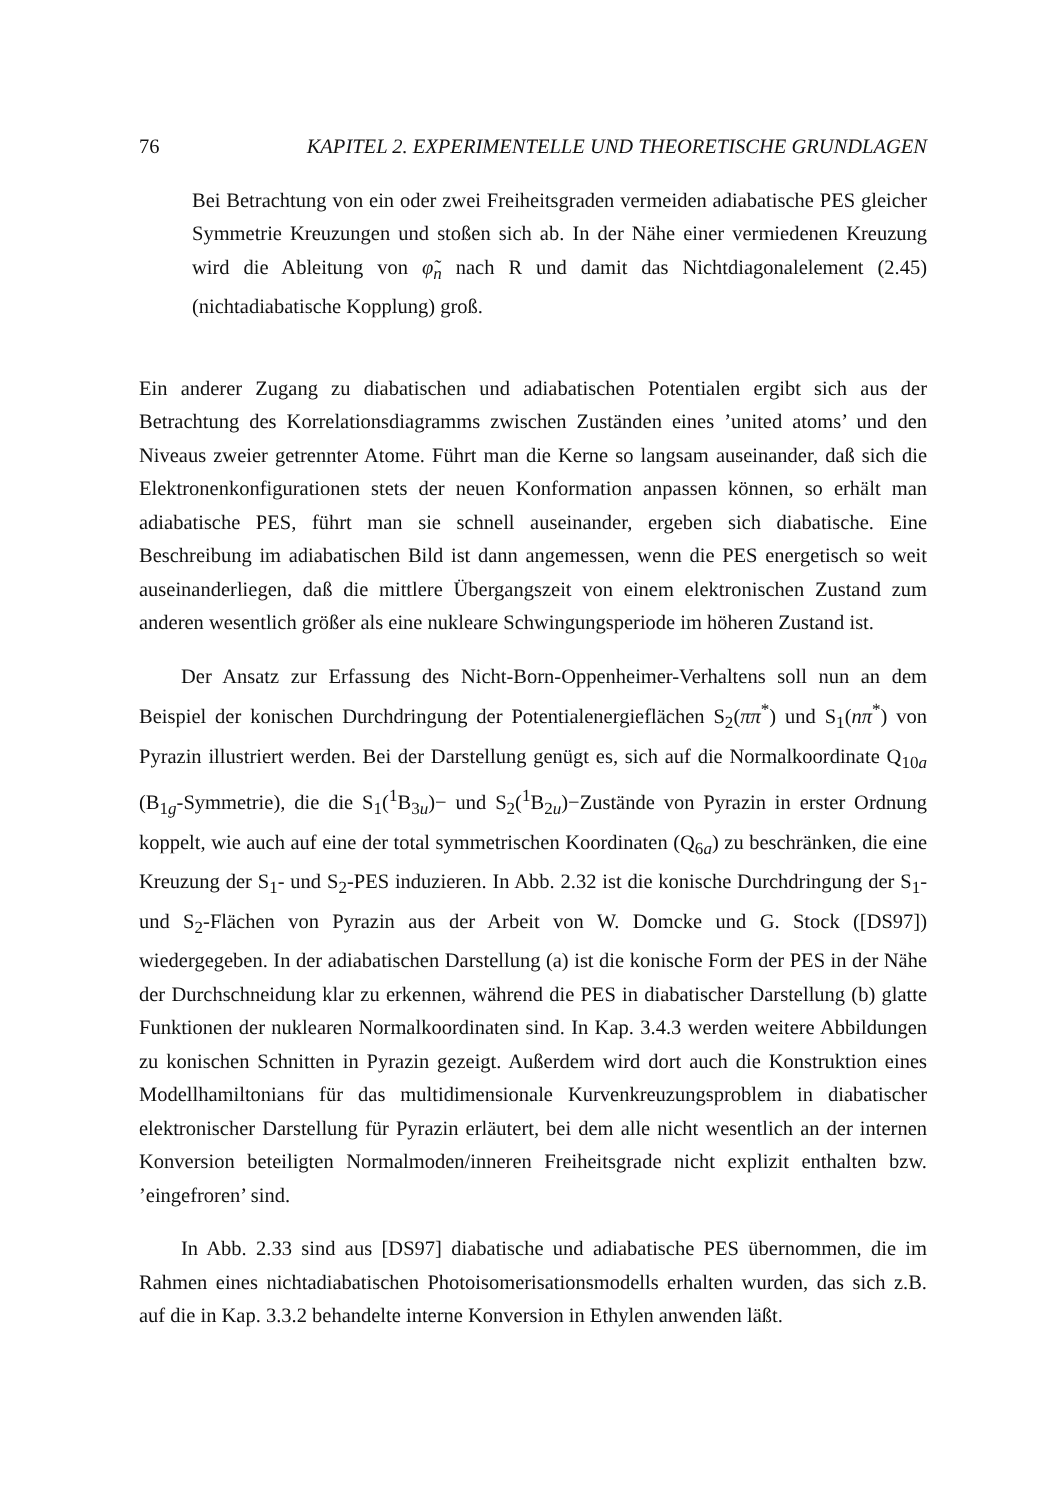76 KAPITEL 2. EXPERIMENTELLE UND THEORETISCHE GRUNDLAGEN
Bei Betrachtung von ein oder zwei Freiheitsgraden vermeiden adiabatische PES gleicher Symmetrie Kreuzungen und stoßen sich ab. In der Nähe einer vermiedenen Kreuzung wird die Ableitung von φ̃<sub>n</sub> nach R und damit das Nichtdiagonalelement (2.45) (nichtadiabatische Kopplung) groß.
Ein anderer Zugang zu diabatischen und adiabatischen Potentialen ergibt sich aus der Betrachtung des Korrelationsdiagramms zwischen Zuständen eines ’united atoms’ und den Niveaus zweier getrennter Atome. Führt man die Kerne so langsam auseinander, daß sich die Elektronenkonfigurationen stets der neuen Konformation anpassen können, so erhält man adiabatische PES, führt man sie schnell auseinander, ergeben sich diabatische. Eine Beschreibung im adiabatischen Bild ist dann angemessen, wenn die PES energetisch so weit auseinanderliegen, daß die mittlere Übergangszeit von einem elektronischen Zustand zum anderen wesentlich größer als eine nukleare Schwingungsperiode im höheren Zustand ist.
Der Ansatz zur Erfassung des Nicht-Born-Oppenheimer-Verhaltens soll nun an dem Beispiel der konischen Durchdringung der Potentialenergieflächen S<sub>2</sub>(ππ<sup>*</sup>) und S<sub>1</sub>(nπ<sup>*</sup>) von Pyrazin illustriert werden. Bei der Darstellung genügt es, sich auf die Normalkoordinate Q<sub>10a</sub> (B<sub>1g</sub>-Symmetrie), die die S<sub>1</sub>(<sup>1</sup>B<sub>3u</sub>)− und S<sub>2</sub>(<sup>1</sup>B<sub>2u</sub>)−Zustände von Pyrazin in erster Ordnung koppelt, wie auch auf eine der total symmetrischen Koordinaten (Q<sub>6a</sub>) zu beschränken, die eine Kreuzung der S<sub>1</sub>- und S<sub>2</sub>-PES induzieren. In Abb. 2.32 ist die konische Durchdringung der S<sub>1</sub>- und S<sub>2</sub>-Flächen von Pyrazin aus der Arbeit von W. Domcke und G. Stock ([DS97]) wiedergegeben. In der adiabatischen Darstellung (a) ist die konische Form der PES in der Nähe der Durchschneidung klar zu erkennen, während die PES in diabatischer Darstellung (b) glatte Funktionen der nuklearen Normalkoordinaten sind. In Kap. 3.4.3 werden weitere Abbildungen zu konischen Schnitten in Pyrazin gezeigt. Außerdem wird dort auch die Konstruktion eines Modellhamiltonians für das multidimensionale Kurvenkreuzungsproblem in diabatischer elektronischer Darstellung für Pyrazin erläutert, bei dem alle nicht wesentlich an der internen Konversion beteiligten Normalmoden/inneren Freiheitsgrade nicht explizit enthalten bzw. ’eingefroren’ sind.
In Abb. 2.33 sind aus [DS97] diabatische und adiabatische PES übernommen, die im Rahmen eines nichtadiabatischen Photoisomerisationsmodells erhalten wurden, das sich z.B. auf die in Kap. 3.3.2 behandelte interne Konversion in Ethylen anwenden läßt.